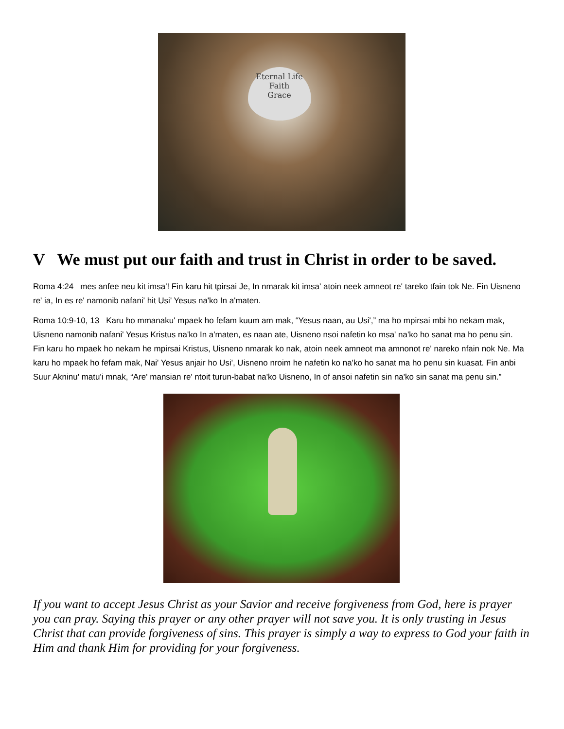Eternal Life
Faith
Grace
V We must put our faith and trust in Christ in order to be saved.
Roma 4:24 mes anfee neu kit imsa'! Fin karu hit tpirsai Je, In nmarak kit imsa' atoin neek amneot re' tareko tfain tok Ne. Fin Uisneno re' ia, In es re' namonib nafani' hit Usi' Yesus na'ko In a'maten.
Roma 10:9-10, 13 Karu ho mmanaku' mpaek ho fefam kuum am mak, “Yesus naan, au Usi',” ma ho mpirsai mbi ho nekam mak, Uisneno namonib nafani' Yesus Kristus na'ko In a'maten, es naan ate, Uisneno nsoi nafetin ko msa' na'ko ho sanat ma ho penu sin. Fin karu ho mpaek ho nekam he mpirsai Kristus, Uisneno nmarak ko nak, atoin neek amneot ma amnonot re' nareko nfain nok Ne. Ma karu ho mpaek ho fefam mak, Nai' Yesus anjair ho Usi', Uisneno nroim he nafetin ko na'ko ho sanat ma ho penu sin kuasat. Fin anbi Suur Akninu' matu'i mnak, “Are' mansian re' ntoit turun-babat na'ko Uisneno, In of ansoi nafetin sin na'ko sin sanat ma penu sin.”
If you want to accept Jesus Christ as your Savior and receive forgiveness from God, here is prayer you can pray. Saying this prayer or any other prayer will not save you. It is only trusting in Jesus Christ that can provide forgiveness of sins. This prayer is simply a way to express to God your faith in Him and thank Him for providing for your forgiveness.